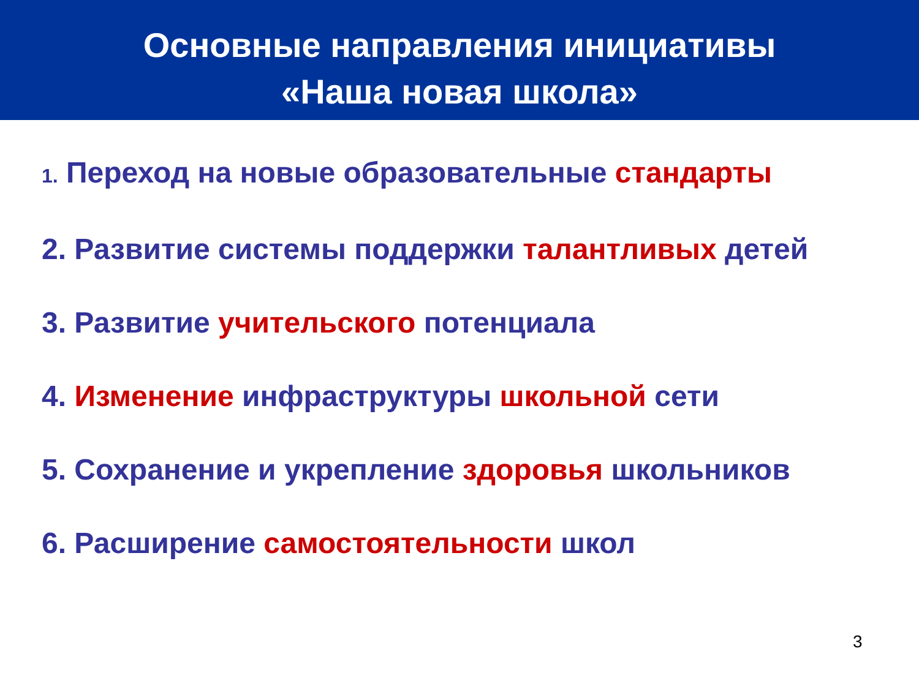Основные направления инициативы
«Наша новая школа»
1. Переход на новые образовательные стандарты
2. Развитие системы поддержки талантливых детей
3. Развитие учительского потенциала
4. Изменение инфраструктуры школьной сети
5. Сохранение и укрепление здоровья школьников
6. Расширение самостоятельности школ
3